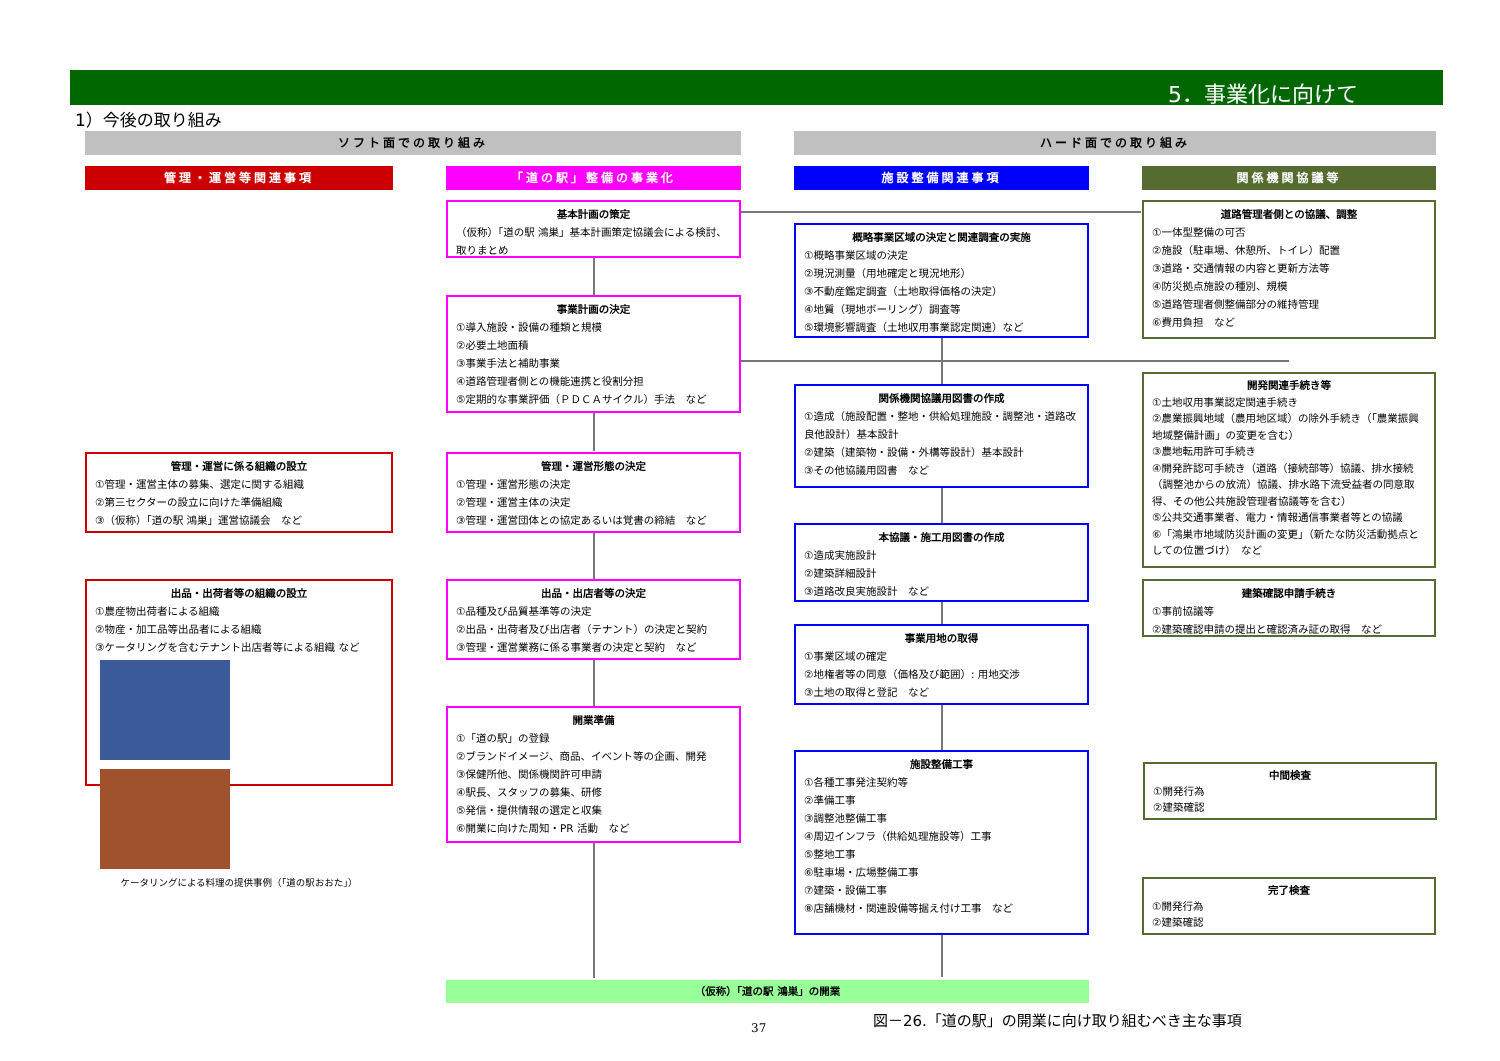5．事業化に向けて
1）今後の取り組み
ソフト面での取り組み ハード面での取り組み
管理・運営等関連事項 「道の駅」整備の事業化 施設整備関連事項 関係機関協議等
基本計画の策定
（仮称）「道の駅 鴻巣」基本計画策定協議会による検討、取りまとめ
事業計画の決定
①導入施設・設備の種類と規模
②必要土地面積
③事業手法と補助事業
④道路管理者側との機能連携と役割分担
⑤定期的な事業評価（ＰＤＣＡサイクル）手法　など
管理・運営に係る組織の設立
①管理・運営主体の募集、選定に関する組織
②第三セクターの設立に向けた準備組織
③（仮称）「道の駅 鴻巣」運営協議会　など
管理・運営形態の決定
①管理・運営形態の決定
②管理・運営主体の決定
③管理・運営団体との協定あるいは覚書の締結　など
出品・出荷者等の組織の設立
①農産物出荷者による組織
②物産・加工品等出品者による組織
③ケータリングを含むテナント出店者等による組織 など
ケータリングによる料理の提供事例（「道の駅おおた」）
出品・出店者等の決定
①品種及び品質基準等の決定
②出品・出荷者及び出店者（テナント）の決定と契約
③管理・運営業務に係る事業者の決定と契約　など
開業準備
①「道の駅」の登録
②ブランドイメージ、商品、イベント等の企画、開発
③保健所他、関係機関許可申請
④駅長、スタッフの募集、研修
⑤発信・提供情報の選定と収集
⑥開業に向けた周知・PR 活動　など
概略事業区域の決定と関連調査の実施
①概略事業区域の決定
②現況測量（用地確定と現況地形）
③不動産鑑定調査（土地取得価格の決定）
④地質（現地ボーリング）調査等
⑤環境影響調査（土地収用事業認定関連）など
関係機関協議用図書の作成
①造成（施設配置・整地・供給処理施設・調整池・道路改良他設計）基本設計
②建築（建築物・設備・外構等設計）基本設計
③その他協議用図書　など
本協議・施工用図書の作成
①造成実施設計
②建築詳細設計
③道路改良実施設計　など
事業用地の取得
①事業区域の確定
②地権者等の同意（価格及び範囲）: 用地交渉
③土地の取得と登記　など
施設整備工事
①各種工事発注契約等
②準備工事
③調整池整備工事
④周辺インフラ（供給処理施設等）工事
⑤整地工事
⑥駐車場・広場整備工事
⑦建築・設備工事
⑧店舗機材・関連設備等据え付け工事　など
道路管理者側との協議、調整
①一体型整備の可否
②施設（駐車場、休憩所、トイレ）配置
③道路・交通情報の内容と更新方法等
④防災拠点施設の種別、規模
⑤道路管理者側整備部分の維持管理
⑥費用負担　など
開発関連手続き等
①土地収用事業認定関連手続き
②農業振興地域（農用地区域）の除外手続き（「農業振興地域整備計画」の変更を含む）
③農地転用許可手続き
④開発許認可手続き（道路（接続部等）協議、排水接続（調整池からの放流）協議、排水路下流受益者の同意取得、その他公共施設管理者協議等を含む）
⑤公共交通事業者、電力・情報通信事業者等との協議
⑥「鴻巣市地域防災計画の変更」（新たな防災活動拠点としての位置づけ）　など
建築確認申請手続き
①事前協議等
②建築確認申請の提出と確認済み証の取得　など
中間検査
①開発行為
②建築確認
完了検査
①開発行為
②建築確認
（仮称）「道の駅 鴻巣」の開業
図－26.「道の駅」の開業に向け取り組むべき主な事項
37